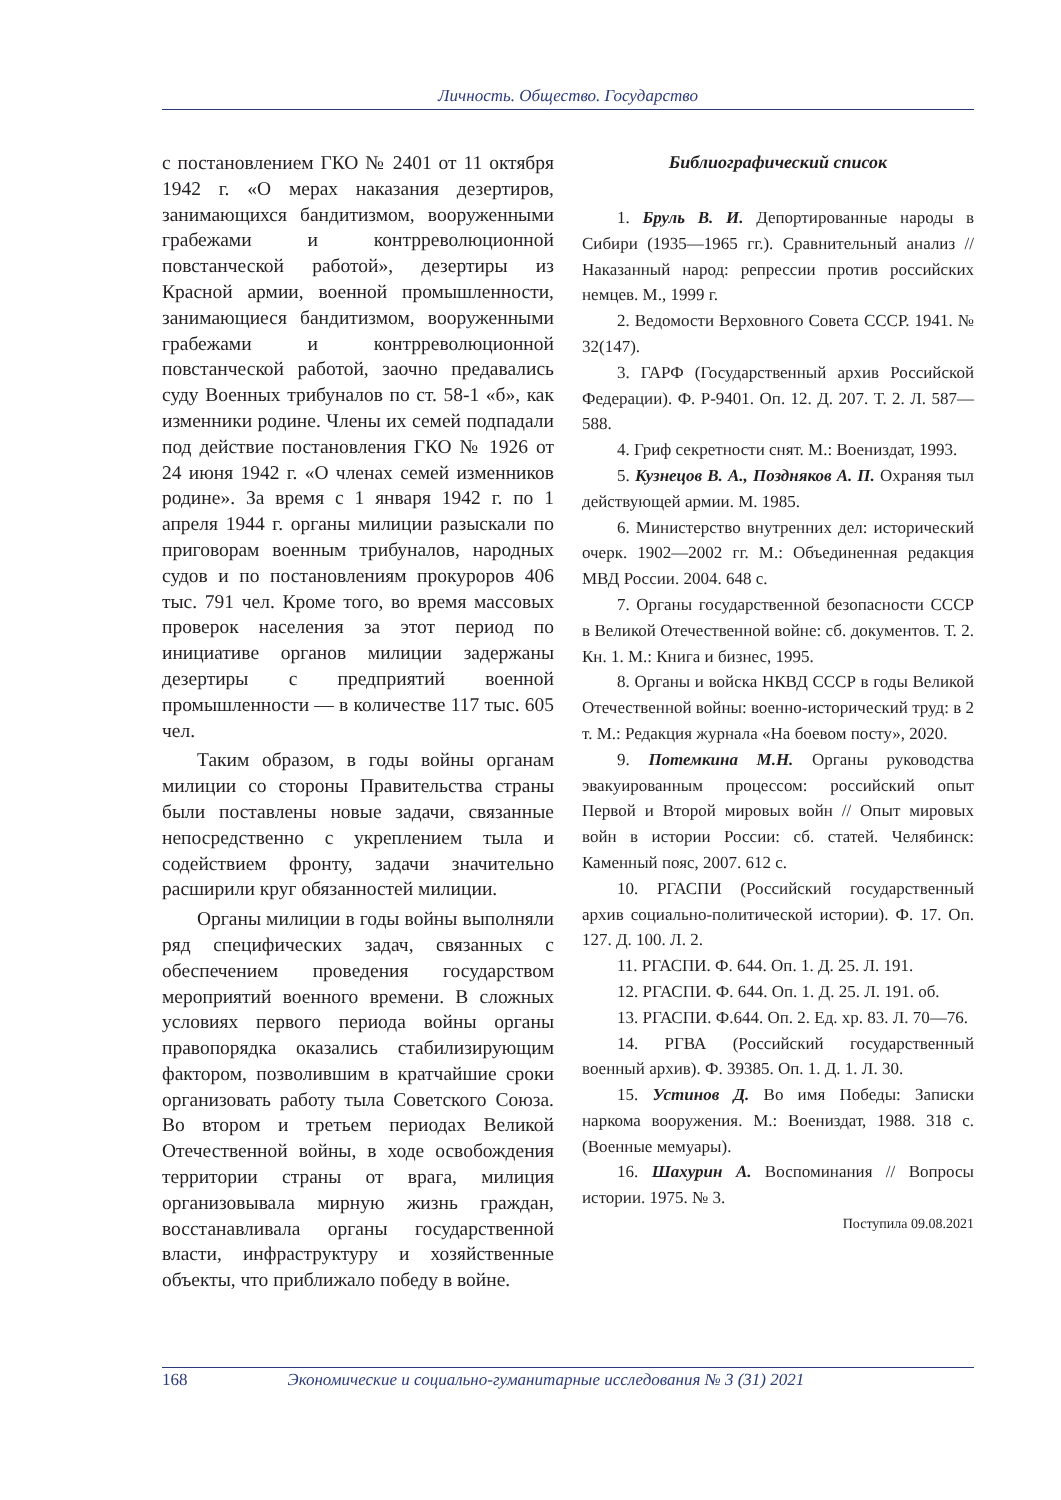Личность. Общество. Государство
с постановлением ГКО № 2401 от 11 октября 1942 г. «О мерах наказания дезертиров, занимающихся бандитизмом, вооруженными грабежами и контрреволюционной повстанческой работой», дезертиры из Красной армии, военной промышленности, занимающиеся бандитизмом, вооруженными грабежами и контрреволюционной повстанческой работой, заочно предавались суду Военных трибуналов по ст. 58-1 «б», как изменники родине. Члены их семей подпадали под действие постановления ГКО № 1926 от 24 июня 1942 г. «О членах семей изменников родине». За время с 1 января 1942 г. по 1 апреля 1944 г. органы милиции разыскали по приговорам военным трибуналов, народных судов и по постановлениям прокуроров 406 тыс. 791 чел. Кроме того, во время массовых проверок населения за этот период по инициативе органов милиции задержаны дезертиры с предприятий военной промышленности — в количестве 117 тыс. 605 чел.
Таким образом, в годы войны органам милиции со стороны Правительства страны были поставлены новые задачи, связанные непосредственно с укреплением тыла и содействием фронту, задачи значительно расширили круг обязанностей милиции.
Органы милиции в годы войны выполняли ряд специфических задач, связанных с обеспечением проведения государством мероприятий военного времени. В сложных условиях первого периода войны органы правопорядка оказались стабилизирующим фактором, позволившим в кратчайшие сроки организовать работу тыла Советского Союза. Во втором и третьем периодах Великой Отечественной войны, в ходе освобождения территории страны от врага, милиция организовывала мирную жизнь граждан, восстанавливала органы государственной власти, инфраструктуру и хозяйственные объекты, что приближало победу в войне.
Библиографический список
1. Бруль В. И. Депортированные народы в Сибири (1935—1965 гг.). Сравнительный анализ // Наказанный народ: репрессии против российских немцев. М., 1999 г.
2. Ведомости Верховного Совета СССР. 1941. № 32(147).
3. ГАРФ (Государственный архив Российской Федерации). Ф. Р-9401. Оп. 12. Д. 207. Т. 2. Л. 587—588.
4. Гриф секретности снят. М.: Воениздат, 1993.
5. Кузнецов В. А., Поздняков А. П. Охраняя тыл действующей армии. М. 1985.
6. Министерство внутренних дел: исторический очерк. 1902—2002 гг. М.: Объединенная редакция МВД России. 2004. 648 с.
7. Органы государственной безопасности СССР в Великой Отечественной войне: сб. документов. Т. 2. Кн. 1. М.: Книга и бизнес, 1995.
8. Органы и войска НКВД СССР в годы Великой Отечественной войны: военно-исторический труд: в 2 т. М.: Редакция журнала «На боевом посту», 2020.
9. Потемкина М.Н. Органы руководства эвакуированным процессом: российский опыт Первой и Второй мировых войн // Опыт мировых войн в истории России: сб. статей. Челябинск: Каменный пояс, 2007. 612 с.
10. РГАСПИ (Российский государственный архив социально-политической истории). Ф. 17. Оп. 127. Д. 100. Л. 2.
11. РГАСПИ. Ф. 644. Оп. 1. Д. 25. Л. 191.
12. РГАСПИ. Ф. 644. Оп. 1. Д. 25. Л. 191. об.
13. РГАСПИ. Ф.644. Оп. 2. Ед. хр. 83. Л. 70—76.
14. РГВА (Российский государственный военный архив). Ф. 39385. Оп. 1. Д. 1. Л. 30.
15. Устинов Д. Во имя Победы: Записки наркома вооружения. М.: Воениздат, 1988. 318 с. (Военные мемуары).
16. Шахурин А. Воспоминания // Вопросы истории. 1975. № 3.
Поступила 09.08.2021
168 Экономические и социально-гуманитарные исследования № 3 (31) 2021